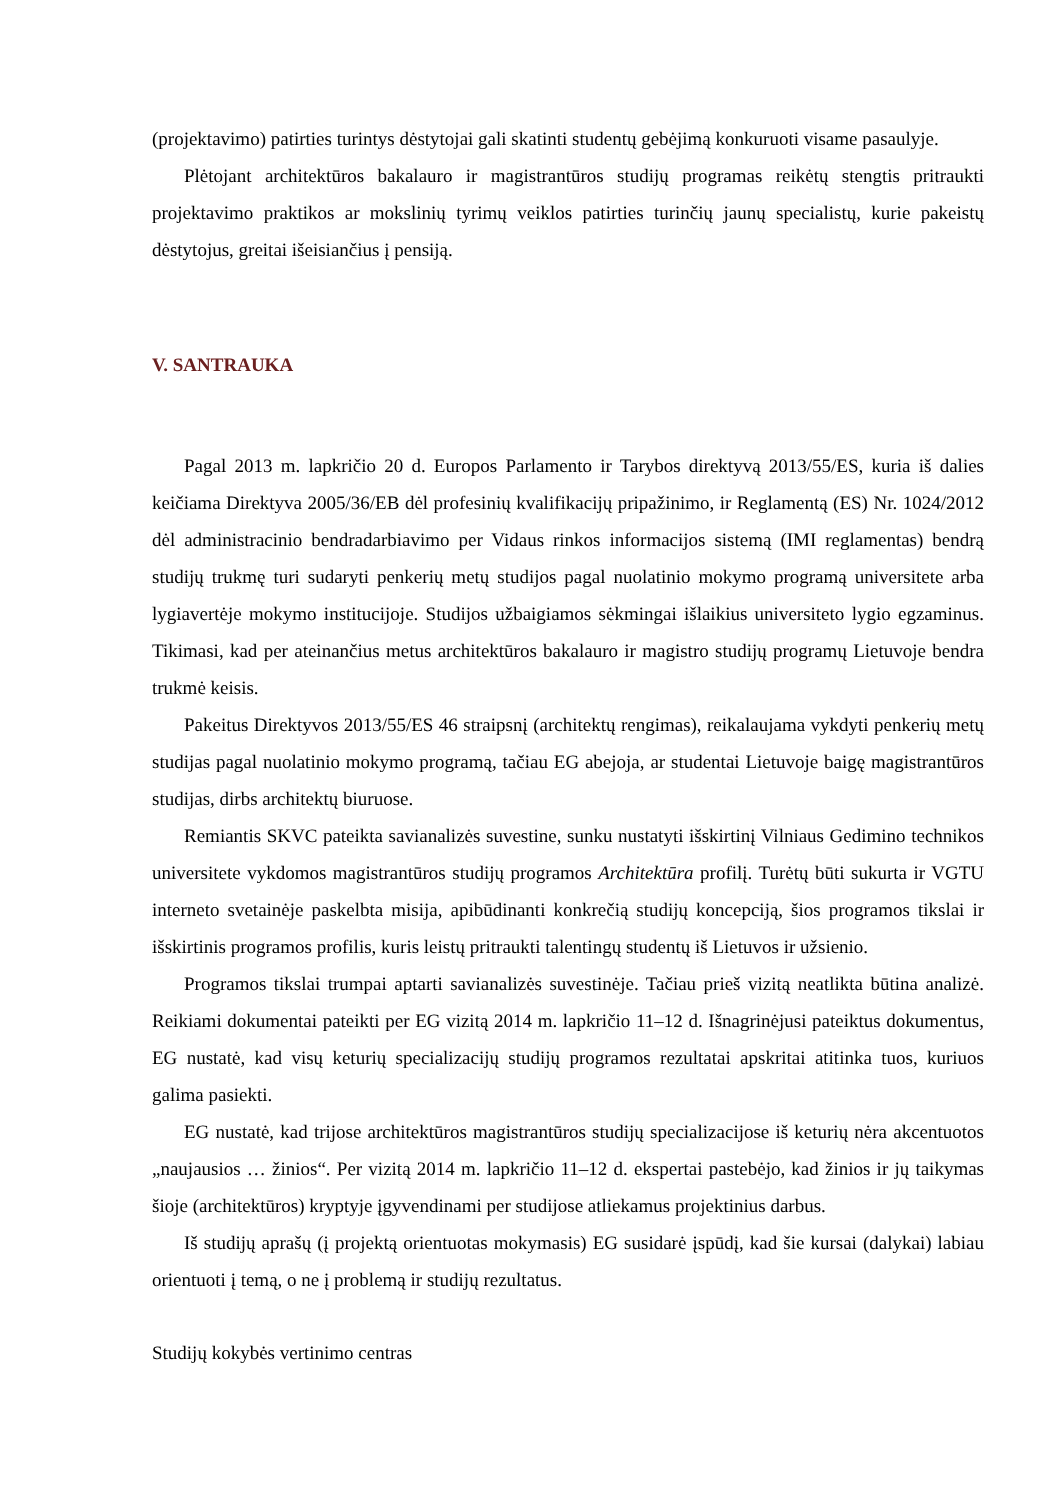(projektavimo) patirties turintys dėstytojai gali skatinti studentų gebėjimą konkuruoti visame pasaulyje.
Plėtojant architektūros bakalauro ir magistrantūros studijų programas reikėtų stengtis pritraukti projektavimo praktikos ar mokslinių tyrimų veiklos patirties turinčių jaunų specialistų, kurie pakeistų dėstytojus, greitai išeisiančius į pensiją.
V. SANTRAUKA
Pagal 2013 m. lapkričio 20 d. Europos Parlamento ir Tarybos direktyvą 2013/55/ES, kuria iš dalies keičiama Direktyva 2005/36/EB dėl profesinių kvalifikacijų pripažinimo, ir Reglamentą (ES) Nr. 1024/2012 dėl administracinio bendradarbiavimo per Vidaus rinkos informacijos sistemą (IMI reglamentas) bendrą studijų trukmę turi sudaryti penkerių metų studijos pagal nuolatinio mokymo programą universitete arba lygiavertėje mokymo institucijoje. Studijos užbaigiamos sėkmingai išlaikius universiteto lygio egzaminus. Tikimasi, kad per ateinančius metus architektūros bakalauro ir magistro studijų programų Lietuvoje bendra trukmė keisis.
Pakeitus Direktyvos 2013/55/ES 46 straipsnį (architektų rengimas), reikalaujama vykdyti penkerių metų studijas pagal nuolatinio mokymo programą, tačiau EG abejoja, ar studentai Lietuvoje baigę magistrantūros studijas, dirbs architektų biuruose.
Remiantis SKVC pateikta savianalizės suvestine, sunku nustatyti išskirtinį Vilniaus Gedimino technikos universitete vykdomos magistrantūros studijų programos Architektūra profilį. Turėtų būti sukurta ir VGTU interneto svetainėje paskelbta misija, apibūdinanti konkrečią studijų koncepciją, šios programos tikslai ir išskirtinis programos profilis, kuris leistų pritraukti talentingų studentų iš Lietuvos ir užsienio.
Programos tikslai trumpai aptarti savianalizės suvestinėje. Tačiau prieš vizitą neatlikta būtina analizė. Reikiami dokumentai pateikti per EG vizitą 2014 m. lapkričio 11–12 d. Išnagrinėjusi pateiktus dokumentus, EG nustatė, kad visų keturių specializacijų studijų programos rezultatai apskritai atitinka tuos, kuriuos galima pasiekti.
EG nustatė, kad trijose architektūros magistrantūros studijų specializacijose iš keturių nėra akcentuotos „naujausios … žinios“. Per vizitą 2014 m. lapkričio 11–12 d. ekspertai pastebėjo, kad žinios ir jų taikymas šioje (architektūros) kryptyje įgyvendinami per studijose atliekamus projektinius darbus.
Iš studijų aprašų (į projektą orientuotas mokymasis) EG susidarė įspūdį, kad šie kursai (dalykai) labiau orientuoti į temą, o ne į problemą ir studijų rezultatus.
Studijų kokybės vertinimo centras